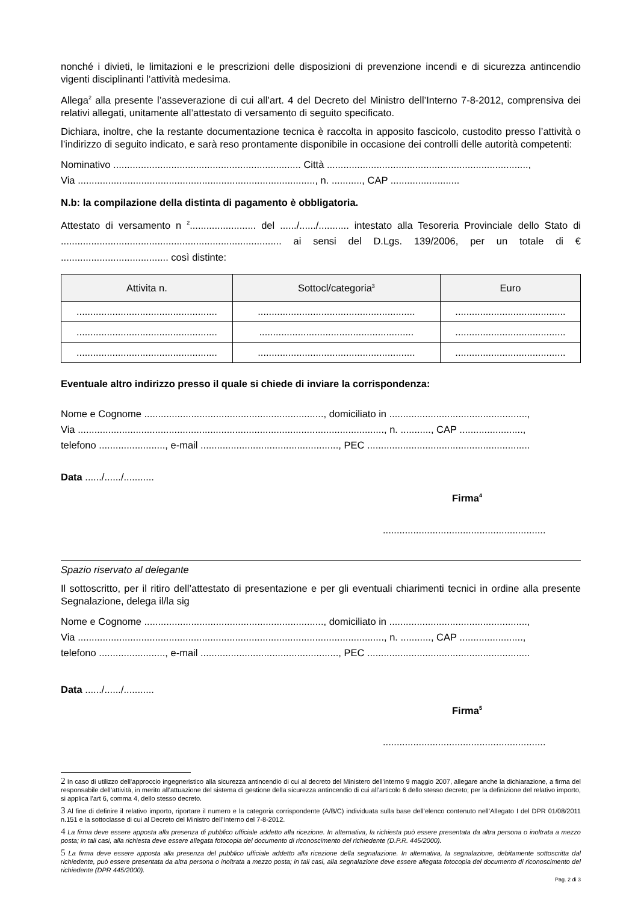nonché i divieti, le limitazioni e le prescrizioni delle disposizioni di prevenzione incendi e di sicurezza antincendio vigenti disciplinanti l’attività medesima.
Allega<sup>2</sup> alla presente l’asseverazione di cui all’art. 4 del Decreto del Ministro dell’Interno 7-8-2012, comprensiva dei relativi allegati, unitamente all’attestato di versamento di seguito specificato.
Dichiara, inoltre, che la restante documentazione tecnica è raccolta in apposito fascicolo, custodito presso l’attività o l’indirizzo di seguito indicato, e sarà reso prontamente disponibile in occasione dei controlli delle autorità competenti:
Nominativo .................................................................... Città .........................................................................,
Via ......................................................................................, n. ..........., CAP .........................
N.b: la compilazione della distinta di pagamento è obbligatoria.
Attestato di versamento n <sup>2</sup>........................ del ....../....../........... intestato alla Tesoreria Provinciale dello Stato di ................................................................................ ai sensi del D.Lgs. 139/2006, per un totale di € ....................................... così distinte:
| Attivita n. | Sottocl/categoria<sup>3</sup> | Euro |
| --- | --- | --- |
| ................................................... | ......................................................... | ........................................ |
| ................................................... | ........................................................ | ........................................ |
| ................................................... | ......................................................... | ........................................ |
Eventuale altro indirizzo presso il quale si chiede di inviare la corrispondenza:
Nome e Cognome ................................................................., domiciliato in ..................................................,
Via ..............................................................................................................., n. ..........., CAP .......................,
telefono ........................, e-mail .................................................., PEC ...........................................................
Data ....../....../...........
Firma<sup>4</sup>
...........................................................
Spazio riservato al delegante
Il sottoscritto, per il ritiro dell’attestato di presentazione e per gli eventuali chiarimenti tecnici in ordine alla presente Segnalazione, delega il/la sig
Nome e Cognome ................................................................., domiciliato in ..................................................,
Via ..............................................................................................................., n. ..........., CAP .......................,
telefono ........................, e-mail .................................................., PEC ...........................................................
Data ....../....../...........
Firma<sup>5</sup>
...........................................................
2 In caso di utilizzo dell’approccio ingegneristico alla sicurezza antincendio di cui al decreto del Ministero dell'interno 9 maggio 2007, allegare anche la dichiarazione, a firma del responsabile dell’attività, in merito all’attuazione del sistema di gestione della sicurezza antincendio di cui all’articolo 6 dello stesso decreto; per la definizione del relativo importo, si applica l’art 6, comma 4, dello stesso decreto.
3 Al fine di definire il relativo importo, riportare il numero e la categoria corrispondente (A/B/C) individuata sulla base dell’elenco contenuto nell’Allegato I del DPR 01/08/2011 n.151 e la sottoclasse di cui al Decreto del Ministro dell’Interno del 7-8-2012.
4 La firma deve essere apposta alla presenza di pubblico ufficiale addetto alla ricezione. In alternativa, la richiesta può essere presentata da altra persona o inoltrata a mezzo posta; in tali casi, alla richiesta deve essere allegata fotocopia del documento di riconoscimento del richiedente (D.P.R. 445/2000).
5 La firma deve essere apposta alla presenza del pubblico ufficiale addetto alla ricezione della segnalazione. In alternativa, la segnalazione, debitamente sottoscritta dal richiedente, può essere presentata da altra persona o inoltrata a mezzo posta; in tali casi, alla segnalazione deve essere allegata fotocopia del documento di riconoscimento del richiedente (DPR 445/2000).
Pag. 2 di 3